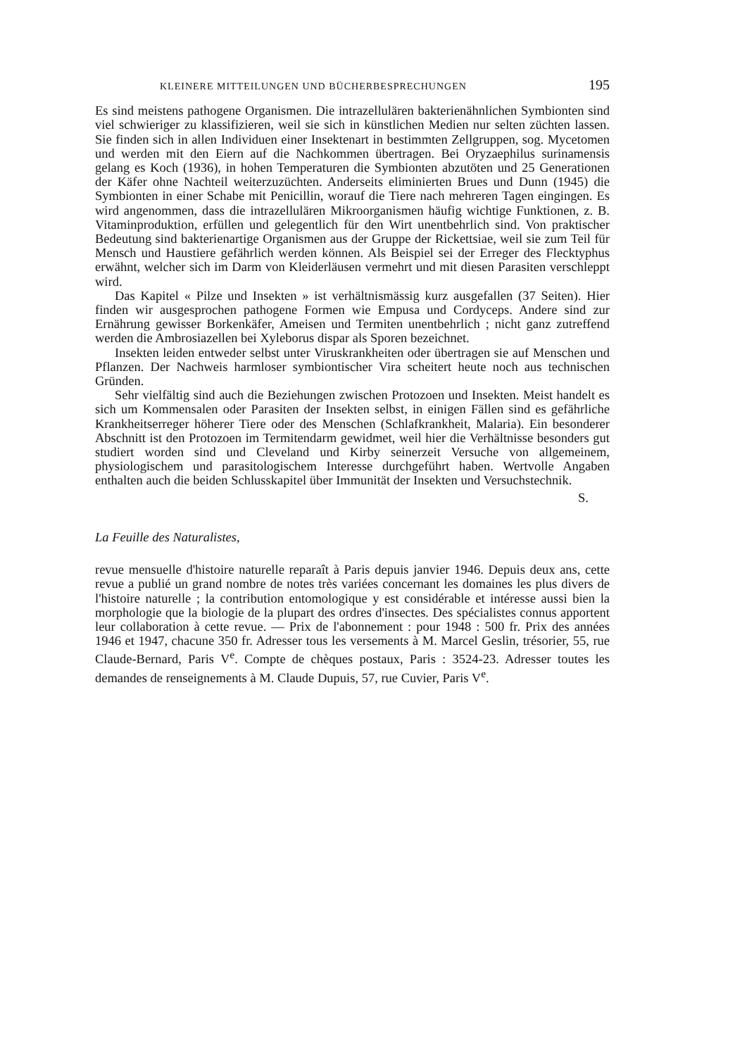KLEINERE MITTEILUNGEN UND BÜCHERBESPRECHUNGEN 195
Es sind meistens pathogene Organismen. Die intrazellulären bakterienähnlichen Symbionten sind viel schwieriger zu klassifizieren, weil sie sich in künstlichen Medien nur selten züchten lassen. Sie finden sich in allen Individuen einer Insektenart in bestimmten Zellgruppen, sog. Mycetomen und werden mit den Eiern auf die Nachkommen übertragen. Bei Oryzaephilus surinamensis gelang es Koch (1936), in hohen Temperaturen die Symbionten abzutöten und 25 Generationen der Käfer ohne Nachteil weiterzuzüchten. Anderseits eliminierten Brues und Dunn (1945) die Symbionten in einer Schabe mit Penicillin, worauf die Tiere nach mehreren Tagen eingingen. Es wird angenommen, dass die intrazellulären Mikroorganismen häufig wichtige Funktionen, z. B. Vitaminproduktion, erfüllen und gelegentlich für den Wirt unentbehrlich sind. Von praktischer Bedeutung sind bakterienartige Organismen aus der Gruppe der Rickettsiae, weil sie zum Teil für Mensch und Haustiere gefährlich werden können. Als Beispiel sei der Erreger des Flecktyphus erwähnt, welcher sich im Darm von Kleiderläusen vermehrt und mit diesen Parasiten verschleppt wird.
Das Kapitel « Pilze und Insekten » ist verhältnismässig kurz ausgefallen (37 Seiten). Hier finden wir ausgesprochen pathogene Formen wie Empusa und Cordyceps. Andere sind zur Ernährung gewisser Borkenkäfer, Ameisen und Termiten unentbehrlich ; nicht ganz zutreffend werden die Ambrosiazellen bei Xyleborus dispar als Sporen bezeichnet.
Insekten leiden entweder selbst unter Viruskrankheiten oder übertragen sie auf Menschen und Pflanzen. Der Nachweis harmloser symbiontischer Vira scheitert heute noch aus technischen Gründen.
Sehr vielfältig sind auch die Beziehungen zwischen Protozoen und Insekten. Meist handelt es sich um Kommensalen oder Parasiten der Insekten selbst, in einigen Fällen sind es gefährliche Krankheitserreger höherer Tiere oder des Menschen (Schlafkrankheit, Malaria). Ein besonderer Abschnitt ist den Protozoen im Termitendarm gewidmet, weil hier die Verhältnisse besonders gut studiert worden sind und Cleveland und Kirby seinerzeit Versuche von allgemeinem, physiologischem und parasitologischem Interesse durchgeführt haben. Wertvolle Angaben enthalten auch die beiden Schlusskapitel über Immunität der Insekten und Versuchstechnik.
S.
La Feuille des Naturalistes,
revue mensuelle d'histoire naturelle reparaît à Paris depuis janvier 1946. Depuis deux ans, cette revue a publié un grand nombre de notes très variées concernant les domaines les plus divers de l'histoire naturelle ; la contribution entomologique y est considérable et intéresse aussi bien la morphologie que la biologie de la plupart des ordres d'insectes. Des spécialistes connus apportent leur collaboration à cette revue. — Prix de l'abonnement : pour 1948 : 500 fr. Prix des années 1946 et 1947, chacune 350 fr. Adresser tous les versements à M. Marcel Geslin, trésorier, 55, rue Claude-Bernard, Paris V<sup>e</sup>. Compte de chèques postaux, Paris : 3524-23. Adresser toutes les demandes de renseignements à M. Claude Dupuis, 57, rue Cuvier, Paris V<sup>e</sup>.